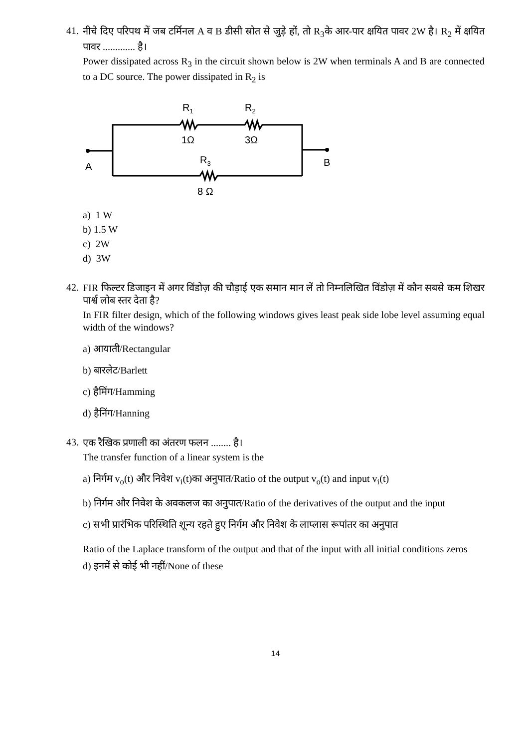41.
नीचे दिए परिपथ में जब टर्मिनल A व B डीसी स्रोत से जुड़े हों, तो R<sub>3</sub>के आर-पार क्षयित पावर 2W है। R<sub>2</sub> में क्षयित पावर ............. है।
Power dissipated across R<sub>3</sub> in the circuit shown below is 2W when terminals A and B are connected to a DC source. The power dissipated in R<sub>2</sub> is
R1
R2
1Ω
3Ω
R3
8 Ω
A
B
a) 1 W
b) 1.5 W
c) 2W
d) 3W
42.
FIR फिल्टर डिजाइन में अगर विंडोज़ की चौड़ाई एक समान मान लें तो निम्नलिखित विंडोज़ में कौन सबसे कम शिखर पार्श्व लोब स्तर देता है?
In FIR filter design, which of the following windows gives least peak side lobe level assuming equal width of the windows?
a) आयाती/Rectangular
b) बारलेट/Barlett
c) हैमिंग/Hamming
d) हैनिंग/Hanning
43.
एक रैखिक प्रणाली का अंतरण फलन ........ है।
The transfer function of a linear system is the
a) निर्गम v<sub>o</sub>(t) और निवेश v<sub>i</sub>(t)का अनुपात/Ratio of the output v<sub>o</sub>(t) and input v<sub>i</sub>(t)
b) निर्गम और निवेश के अवकलज का अनुपात/Ratio of the derivatives of the output and the input
c) सभी प्रारंभिक परिस्थिति शून्य रहते हुए निर्गम और निवेश के लाप्लास रूपांतर का अनुपात
Ratio of the Laplace transform of the output and that of the input with all initial conditions zeros
d) इनमें से कोई भी नहीं/None of these
14